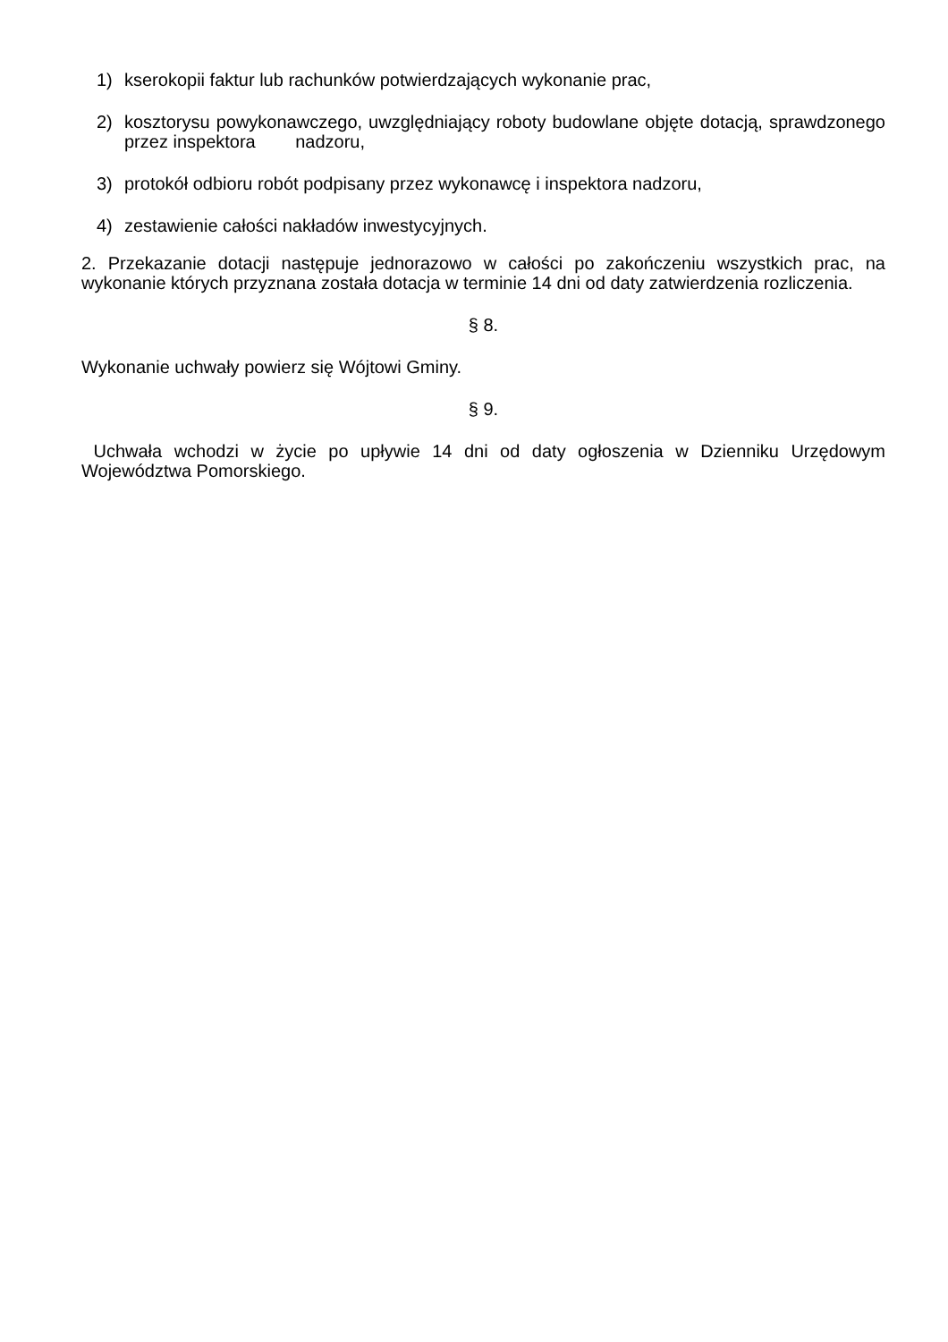1) kserokopii faktur lub rachunków potwierdzających wykonanie prac,
2) kosztorysu powykonawczego, uwzględniający roboty budowlane objęte dotacją, sprawdzonego przez inspektora nadzoru,
3) protokół odbioru robót podpisany przez wykonawcę i inspektora nadzoru,
4) zestawienie całości nakładów inwestycyjnych.
2. Przekazanie dotacji następuje jednorazowo w całości po zakończeniu wszystkich prac, na wykonanie których przyznana została dotacja w terminie 14 dni od daty zatwierdzenia rozliczenia.
§ 8.
Wykonanie uchwały powierz się Wójtowi Gminy.
§ 9.
Uchwała wchodzi w życie po upływie 14 dni od daty ogłoszenia w Dzienniku Urzędowym Województwa Pomorskiego.